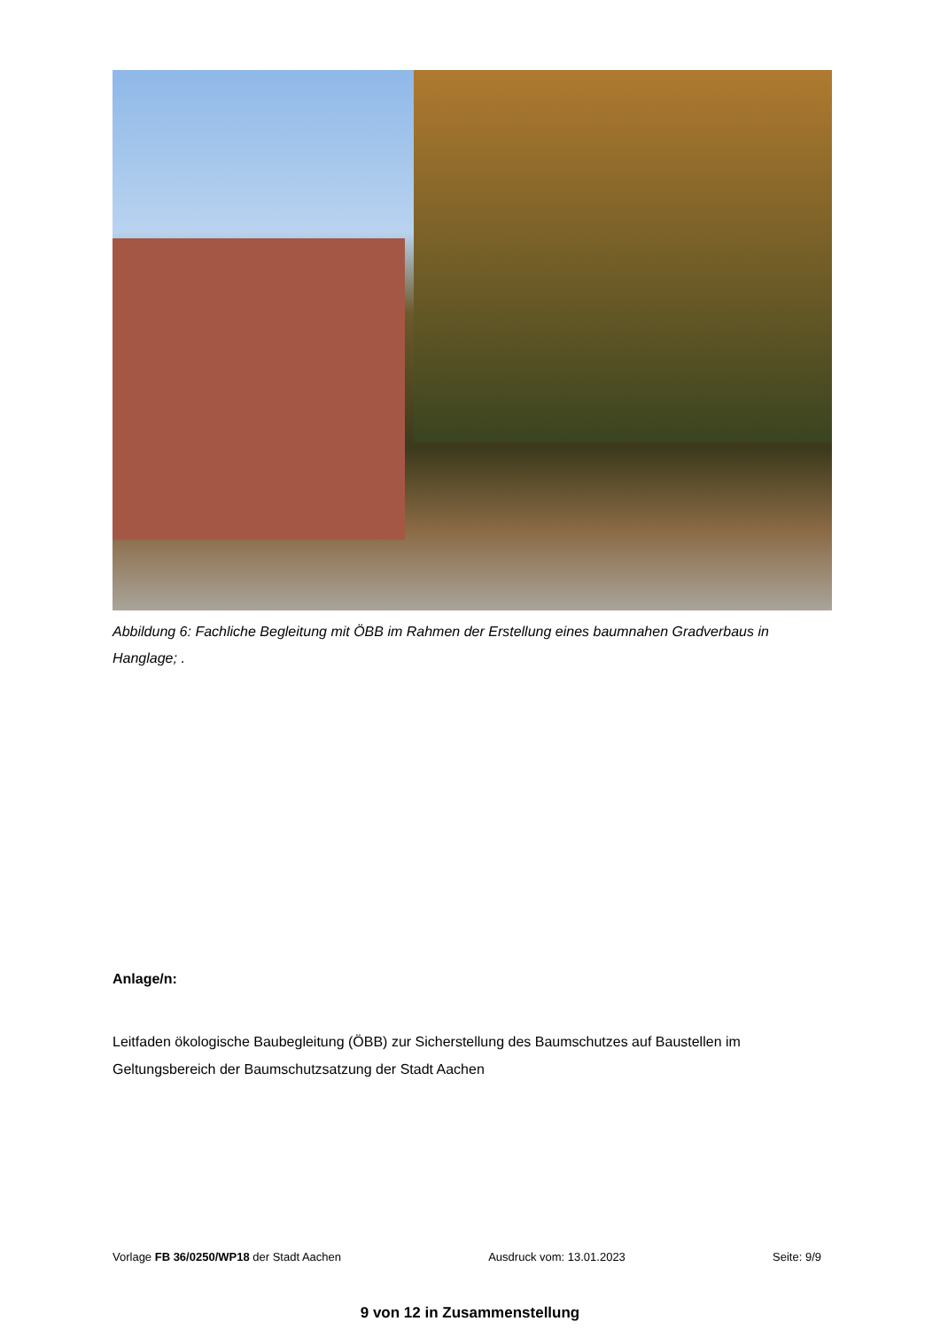Abbildung 6: Fachliche Begleitung mit ÖBB im Rahmen der Erstellung eines baumnahen Gradverbaus in Hanglage; .
Anlage/n:
Leitfaden ökologische Baubegleitung (ÖBB) zur Sicherstellung des Baumschutzes auf Baustellen im Geltungsbereich der Baumschutzsatzung der Stadt Aachen
Vorlage FB 36/0250/WP18 der Stadt Aachen Ausdruck vom: 13.01.2023 Seite: 9/9
9 von 12 in Zusammenstellung